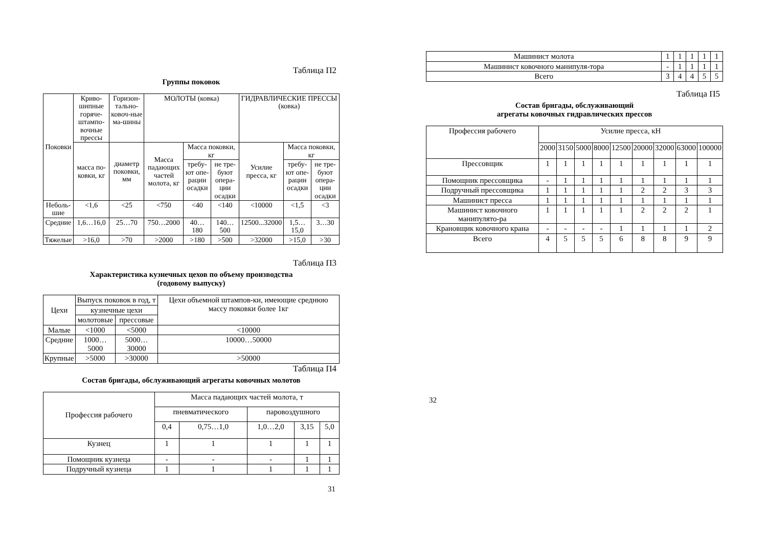Таблица П2
Группы поковок
| Поковки | Криво-шипные горяче-штампо-вочные прессы | Горизон-тально-ковоч-ные ма-шины | МОЛОТЫ (ковка) | | | ГИДРАВЛИЧЕСКИЕ ПРЕССЫ (ковка) | | |
| --- | --- | --- | --- | --- | --- | --- | --- | --- |
| | масса по-ковки, кг | диаметр поковки, мм | Масса падающих частей молота, кг | Масса поковки, кг | | Усилие пресса, кг | Масса поковки, кг | |
| | | | | требу-ют опе-рации осадки | не тре-буют опера-ции осадки | | требу-ют опе-рации осадки | не тре-буют опера-ции осадки |
| Неболь-шие | <1,6 | <25 | <750 | <40 | <140 | <10000 | <1,5 | <3 |
| Средние | 1,6…16,0 | 25…70 | 750…2000 | 40…180 | 140…500 | 12500...32000 | 1,5…15,0 | 3…30 |
| Тяжелые | >16,0 | >70 | >2000 | >180 | >500 | >32000 | >15,0 | >30 |
Таблица П3
Характеристика кузнечных цехов по объему производства
(годовому выпуску)
| Цехи | Выпуск поковок в год, т | | Цехи объемной штампов-ки, имеющие среднюю массу поковки более 1кг |
| --- | --- | --- | --- |
| | кузнечные цехи | | |
| | молотовые | прессовые | |
| Малые | <1000 | <5000 | <10000 |
| Средние | 1000…5000 | 5000…30000 | 10000…50000 |
| Крупные | >5000 | >30000 | >50000 |
Таблица П4
Состав бригады, обслуживающий агрегаты ковочных молотов
| Профессия рабочего | Масса падающих частей молота, т | | | | |
| --- | --- | --- | --- | --- | --- |
| | пневматического | | паровоздушного | | |
| | 0,4 | 0,75…1,0 | 1,0…2,0 | 3,15 | 5,0 |
| Кузнец | 1 | 1 | 1 | 1 | 1 |
| Помощник кузнеца | - | - | - | 1 | 1 |
| Подручный кузнеца | 1 | 1 | 1 | 1 | 1 |
31
| Машинист молота | 1 | 1 | 1 | 1 | 1 |
| Машинист ковочного манипуля-тора | - | 1 | 1 | 1 | 1 |
| Всего | 3 | 4 | 4 | 5 | 5 |
Таблица П5
Состав бригады, обслуживающий
агрегаты ковочных гидравлических прессов
| Профессия рабочего | Усилие пресса, кН | | | | | | | | |
| --- | --- | --- | --- | --- | --- | --- | --- | --- | --- |
| | 2000 | 3150 | 5000 | 8000 | 12500 | 20000 | 32000 | 63000 | 100000 |
| Прессовщик | 1 | 1 | 1 | 1 | 1 | 1 | 1 | 1 | 1 |
| Помощник прессовщика | - | 1 | 1 | 1 | 1 | 1 | 1 | 1 | 1 |
| Подручный прессовщика | 1 | 1 | 1 | 1 | 1 | 2 | 2 | 3 | 3 |
| Машинист пресса | 1 | 1 | 1 | 1 | 1 | 1 | 1 | 1 | 1 |
| Машинист ковочного манипулято-ра | 1 | 1 | 1 | 1 | 1 | 2 | 2 | 2 | 1 |
| Крановщик ковочного крана | - | - | - | - | 1 | 1 | 1 | 1 | 2 |
| Всего | 4 | 5 | 5 | 5 | 6 | 8 | 8 | 9 | 9 |
32